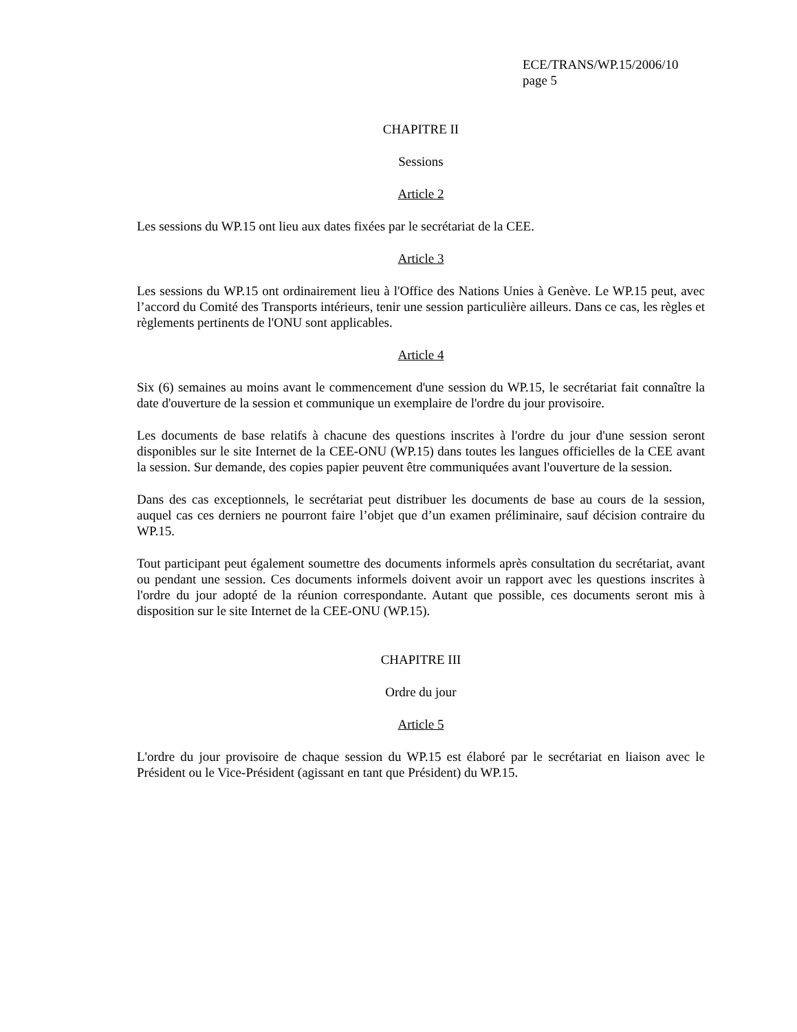ECE/TRANS/WP.15/2006/10
page 5
CHAPITRE II
Sessions
Article 2
Les sessions du WP.15 ont lieu aux dates fixées par le secrétariat de la CEE.
Article 3
Les sessions du WP.15 ont ordinairement lieu à l'Office des Nations Unies à Genève. Le WP.15 peut, avec l’accord du Comité des Transports intérieurs, tenir une session particulière ailleurs. Dans ce cas, les règles et règlements pertinents de l'ONU sont applicables.
Article 4
Six (6) semaines au moins avant le commencement d'une session du WP.15, le secrétariat fait connaître la date d'ouverture de la session et communique un exemplaire de l'ordre du jour provisoire.
Les documents de base relatifs à chacune des questions inscrites à l'ordre du jour d'une session seront disponibles sur le site Internet de la CEE-ONU (WP.15) dans toutes les langues officielles de la CEE avant la session. Sur demande, des copies papier peuvent être communiquées avant l'ouverture de la session.
Dans des cas exceptionnels, le secrétariat peut distribuer les documents de base au cours de la session, auquel cas ces derniers ne pourront faire l’objet que d’un examen préliminaire, sauf décision contraire du WP.15.
Tout participant peut également soumettre des documents informels après consultation du secrétariat, avant ou pendant une session. Ces documents informels doivent avoir un rapport avec les questions inscrites à l'ordre du jour adopté de la réunion correspondante. Autant que possible, ces documents seront mis à disposition sur le site Internet de la CEE-ONU (WP.15).
CHAPITRE III
Ordre du jour
Article 5
L'ordre du jour provisoire de chaque session du WP.15 est élaboré par le secrétariat en liaison avec le Président ou le Vice-Président (agissant en tant que Président) du WP.15.